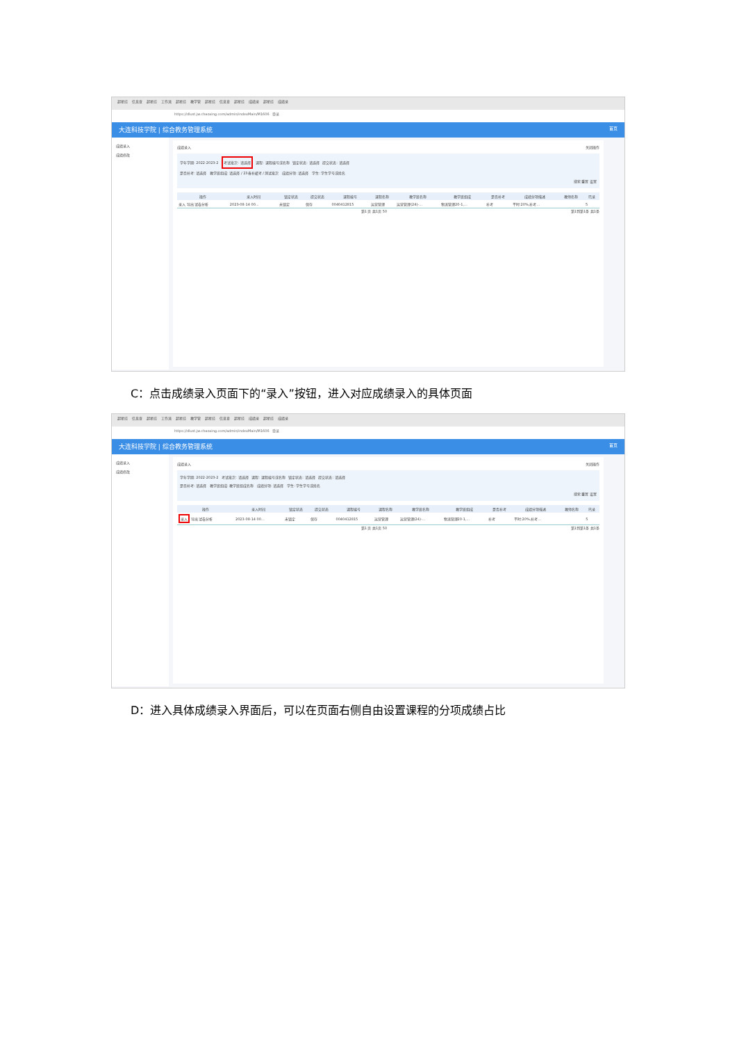超星综 信息查 超星综 工作流 超星综 教学管 超星综 信息查 超星综 成绩录 超星综 成绩录
https://dlust.jw.chaoxing.com/admin/indexMain/M1606 登录
大连科技学院 | 综合教务管理系统 首页
成绩录入
成绩修改
成绩录入 关闭操作
学年学期: 2022-2023-2 考试批次: 请选择 课程: 课程编号或名称 锁定状态: 请选择 提交状态: 请选择
是否补考: 请选择 教学班组成: 请选择 / 23春补缓考 / 测试批次 成绩分项: 请选择 学生: 学生学号或姓名
搜索 重置 设置
| 操作 | 录入时间 | 锁定状态 | 提交状态 | 课程编号 | 课程名称 | 教学班名称 | 教学班组成 | 是否补考 | 成绩分项描述 | 教师名称 | 已录 |
| --- | --- | --- | --- | --- | --- | --- | --- | --- | --- | --- | --- |
| 录入 导出 试卷分析 | 2023-08-14 00... | 未锁定 | 保存 | 0040412815 | 运营管理 | 运营管理(24)-... | 物流管理20-1,... | 补考 | 平时:20%,补考... | | 5 |
第1 页 共1页 50 第1到第1条 共1条
C：点击成绩录入页面下的“录入”按钮，进入对应成绩录入的具体页面
超星综 信息查 超星综 工作流 超星综 教学管 超星综 信息查 超星综 成绩录 超星综 成绩录
https://dlust.jw.chaoxing.com/admin/indexMain/M1606 登录
大连科技学院 | 综合教务管理系统 首页
成绩录入
成绩修改
成绩录入 关闭操作
学年学期: 2022-2023-2 考试批次: 请选择 课程: 课程编号或名称 锁定状态: 请选择 提交状态: 请选择
是否补考: 请选择 教学班组成: 教学班组成名称 成绩分项: 请选择 学生: 学生学号或姓名
搜索 重置 设置
| 操作 | 录入时间 | 锁定状态 | 提交状态 | 课程编号 | 课程名称 | 教学班名称 | 教学班组成 | 是否补考 | 成绩分项描述 | 教师名称 | 已录 |
| --- | --- | --- | --- | --- | --- | --- | --- | --- | --- | --- | --- |
| 录入 导出 试卷分析 | 2023-08-14 00... | 未锁定 | 保存 | 0040412815 | 运营管理 | 运营管理(24)-... | 物流管理20-1,... | 补考 | 平时:20%,补考... | | 5 |
第1 页 共1页 50 第1到第1条 共1条
D：进入具体成绩录入界面后，可以在页面右侧自由设置课程的分项成绩占比